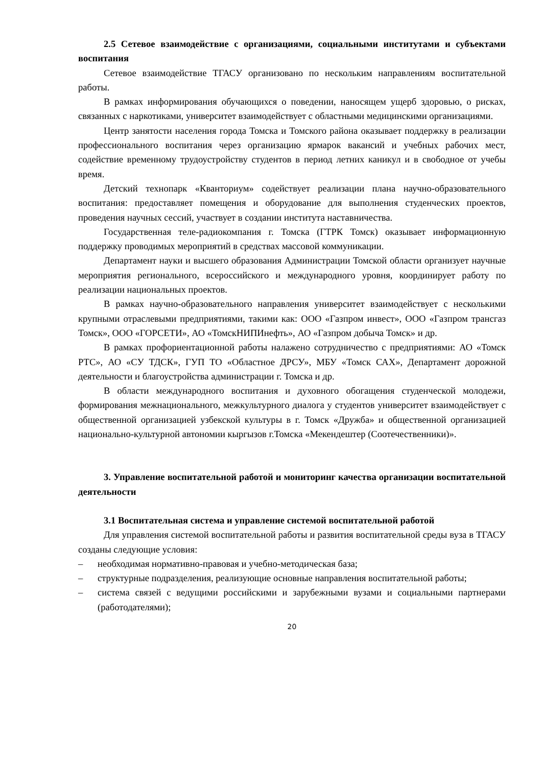2.5 Сетевое взаимодействие с организациями, социальными институтами и субъектами воспитания
Сетевое взаимодействие ТГАСУ организовано по нескольким направлениям воспитательной работы.
В рамках информирования обучающихся о поведении, наносящем ущерб здоровью, о рисках, связанных с наркотиками, университет взаимодействует с областными медицинскими организациями.
Центр занятости населения города Томска и Томского района оказывает поддержку в реализации профессионального воспитания через организацию ярмарок вакансий и учебных рабочих мест, содействие временному трудоустройству студентов в период летних каникул и в свободное от учебы время.
Детский технопарк «Кванториум» содействует реализации плана научно-образовательного воспитания: предоставляет помещения и оборудование для выполнения студенческих проектов, проведения научных сессий, участвует в создании института наставничества.
Государственная теле-радиокомпания г. Томска (ГТРК Томск) оказывает информационную поддержку проводимых мероприятий в средствах массовой коммуникации.
Департамент науки и высшего образования Администрации Томской области организует научные мероприятия регионального, всероссийского и международного уровня, координирует работу по реализации национальных проектов.
В рамках научно-образовательного направления университет взаимодействует с несколькими крупными отраслевыми предприятиями, такими как: ООО «Газпром инвест», ООО «Газпром трансгаз Томск», ООО «ГОРСЕТИ», АО «ТомскНИПИнефть», АО «Газпром добыча Томск» и др.
В рамках профориентационной работы налажено сотрудничество с предприятиями: АО «Томск РТС», АО «СУ ТДСК», ГУП ТО «Областное ДРСУ», МБУ «Томск САХ», Департамент дорожной деятельности и благоустройства администрации г. Томска и др.
В области международного воспитания и духовного обогащения студенческой молодежи, формирования межнационального, межкультурного диалога у студентов университет взаимодействует с общественной организацией узбекской культуры в г. Томск «Дружба» и общественной организацией национально-культурной автономии кыргызов г.Томска «Мекендештер (Соотечественники)».
3. Управление воспитательной работой и мониторинг качества организации воспитательной деятельности
3.1 Воспитательная система и управление системой воспитательной работой
Для управления системой воспитательной работы и развития воспитательной среды вуза в ТГАСУ созданы следующие условия:
– необходимая нормативно-правовая и учебно-методическая база;
– структурные подразделения, реализующие основные направления воспитательной работы;
– система связей с ведущими российскими и зарубежными вузами и социальными партнерами (работодателями);
20